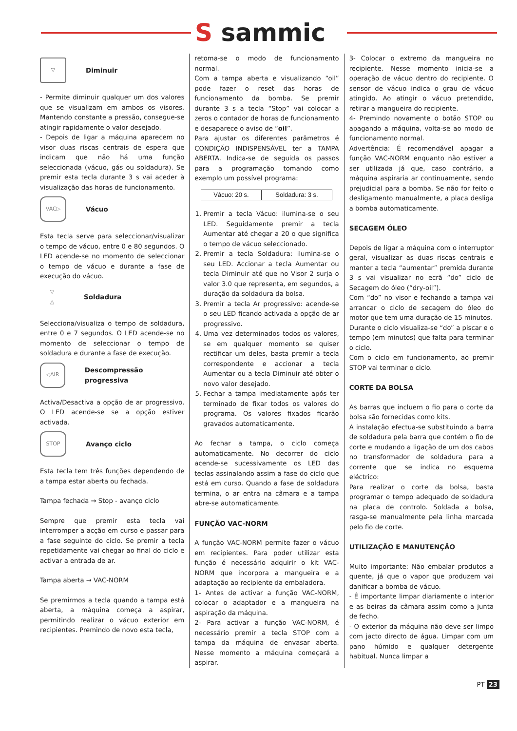S sammic
▽
Diminuir
- Permite diminuir qualquer um dos valores que se visualizam em ambos os visores. Mantendo constante a pressão, consegue-se atingir rapidamente o valor desejado.
- Depois de ligar a máquina aparecem no visor duas riscas centrais de espera que indicam que não há uma função seleccionada (vácuo, gás ou soldadura). Se premir esta tecla durante 3 s vai aceder à visualização das horas de funcionamento.
VAC▷
Vácuo
Esta tecla serve para seleccionar/visualizar o tempo de vácuo, entre 0 e 80 segundos. O LED acende-se no momento de seleccionar o tempo de vácuo e durante a fase de execução do vácuo.
▽
△
Soldadura
Selecciona/visualiza o tempo de soldadura, entre 0 e 7 segundos. O LED acende-se no momento de seleccionar o tempo de soldadura e durante a fase de execução.
◁AIR
Descompressão progressiva
Activa/Desactiva a opção de ar progressivo. O LED acende-se se a opção estiver activada.
STOP
Avanço ciclo
Esta tecla tem três funções dependendo de a tampa estar aberta ou fechada.
Tampa fechada → Stop - avanço ciclo
Sempre que premir esta tecla vai interromper a acção em curso e passar para a fase seguinte do ciclo. Se premir a tecla repetidamente vai chegar ao final do ciclo e activar a entrada de ar.
Tampa aberta → VAC-NORM
Se premirmos a tecla quando a tampa está aberta, a máquina começa a aspirar, permitindo realizar o vácuo exterior em recipientes. Premindo de novo esta tecla,
retoma-se o modo de funcionamento normal.
Com a tampa aberta e visualizando “oil” pode fazer o reset das horas de funcionamento da bomba. Se premir durante 3 s a tecla “Stop” vai colocar a zeros o contador de horas de funcionamento e desaparece o aviso de “oil”.
Para ajustar os diferentes parâmetros é CONDIÇÃO INDISPENSÁVEL ter a TAMPA ABERTA. Indica-se de seguida os passos para a programação tomando como exemplo um possível programa:
| Vácuo: 20 s. | Soldadura: 3 s. |
1. Premir a tecla Vácuo: ilumina-se o seu LED. Seguidamente premir a tecla Aumentar até chegar a 20 o que significa o tempo de vácuo seleccionado.
2. Premir a tecla Soldadura: ilumina-se o seu LED. Accionar a tecla Aumentar ou tecla Diminuir até que no Visor 2 surja o valor 3.0 que representa, em segundos, a duração da soldadura da bolsa.
3. Premir a tecla Ar progressivo: acende-se o seu LED ficando activada a opção de ar progressivo.
4. Uma vez determinados todos os valores, se em qualquer momento se quiser rectificar um deles, basta premir a tecla correspondente e accionar a tecla Aumentar ou a tecla Diminuir até obter o novo valor desejado.
5. Fechar a tampa imediatamente após ter terminado de fixar todos os valores do programa. Os valores fixados ficarão gravados automaticamente.
Ao fechar a tampa, o ciclo começa automaticamente. No decorrer do ciclo acende-se sucessivamente os LED das teclas assinalando assim a fase do ciclo que está em curso. Quando a fase de soldadura termina, o ar entra na câmara e a tampa abre-se automaticamente.
FUNÇÃO VAC-NORM
A função VAC-NORM permite fazer o vácuo em recipientes. Para poder utilizar esta função é necessário adquirir o kit VAC-NORM que incorpora a mangueira e a adaptação ao recipiente da embaladora.
1- Antes de activar a função VAC-NORM, colocar o adaptador e a mangueira na aspiração da máquina.
2- Para activar a função VAC-NORM, é necessário premir a tecla STOP com a tampa da máquina de envasar aberta. Nesse momento a máquina começará a aspirar.
3- Colocar o extremo da mangueira no recipiente. Nesse momento inicia-se a operação de vácuo dentro do recipiente. O sensor de vácuo indica o grau de vácuo atingido. Ao atingir o vácuo pretendido, retirar a mangueira do recipiente.
4- Premindo novamente o botão STOP ou apagando a máquina, volta-se ao modo de funcionamento normal.
Advertência: É recomendável apagar a função VAC-NORM enquanto não estiver a ser utilizada já que, caso contrário, a máquina aspiraria ar continuamente, sendo prejudicial para a bomba. Se não for feito o desligamento manualmente, a placa desliga a bomba automaticamente.
SECAGEM ÓLEO
Depois de ligar a máquina com o interruptor geral, visualizar as duas riscas centrais e manter a tecla “aumentar” premida durante 3 s vai visualizar no ecrã “do” ciclo de Secagem do óleo (“dry-oil”).
Com “do” no visor e fechando a tampa vai arrancar o ciclo de secagem do óleo do motor que tem uma duração de 15 minutos.
Durante o ciclo visualiza-se “do” a piscar e o tempo (em minutos) que falta para terminar o ciclo.
Com o ciclo em funcionamento, ao premir STOP vai terminar o ciclo.
CORTE DA BOLSA
As barras que incluem o fio para o corte da bolsa são fornecidas como kits.
A instalação efectua-se substituindo a barra de soldadura pela barra que contém o fio de corte e mudando a ligação de um dos cabos no transformador de soldadura para a corrente que se indica no esquema eléctrico:
Para realizar o corte da bolsa, basta programar o tempo adequado de soldadura na placa de controlo. Soldada a bolsa, rasga-se manualmente pela linha marcada pelo fio de corte.
UTILIZAÇÃO E MANUTENÇÃO
Muito importante: Não embalar produtos a quente, já que o vapor que produzem vai danificar a bomba de vácuo.
- É importante limpar diariamente o interior e as beiras da câmara assim como a junta de fecho.
- O exterior da máquina não deve ser limpo com jacto directo de água. Limpar com um pano húmido e qualquer detergente habitual. Nunca limpar a
PT 23